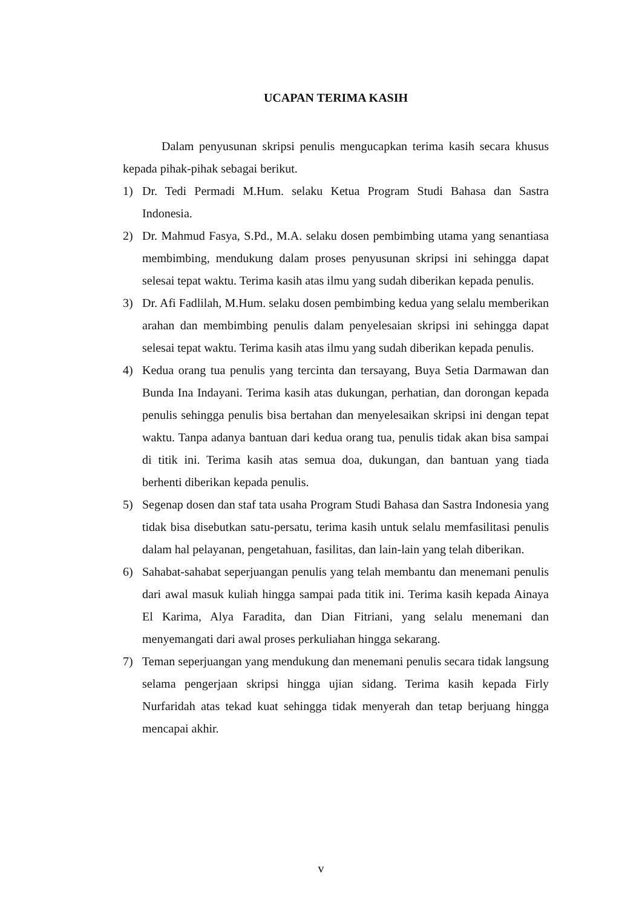UCAPAN TERIMA KASIH
Dalam penyusunan skripsi penulis mengucapkan terima kasih secara khusus kepada pihak-pihak sebagai berikut.
1) Dr. Tedi Permadi M.Hum. selaku Ketua Program Studi Bahasa dan Sastra Indonesia.
2) Dr. Mahmud Fasya, S.Pd., M.A. selaku dosen pembimbing utama yang senantiasa membimbing, mendukung dalam proses penyusunan skripsi ini sehingga dapat selesai tepat waktu. Terima kasih atas ilmu yang sudah diberikan kepada penulis.
3) Dr. Afi Fadlilah, M.Hum. selaku dosen pembimbing kedua yang selalu memberikan arahan dan membimbing penulis dalam penyelesaian skripsi ini sehingga dapat selesai tepat waktu. Terima kasih atas ilmu yang sudah diberikan kepada penulis.
4) Kedua orang tua penulis yang tercinta dan tersayang, Buya Setia Darmawan dan Bunda Ina Indayani. Terima kasih atas dukungan, perhatian, dan dorongan kepada penulis sehingga penulis bisa bertahan dan menyelesaikan skripsi ini dengan tepat waktu. Tanpa adanya bantuan dari kedua orang tua, penulis tidak akan bisa sampai di titik ini. Terima kasih atas semua doa, dukungan, dan bantuan yang tiada berhenti diberikan kepada penulis.
5) Segenap dosen dan staf tata usaha Program Studi Bahasa dan Sastra Indonesia yang tidak bisa disebutkan satu-persatu, terima kasih untuk selalu memfasilitasi penulis dalam hal pelayanan, pengetahuan, fasilitas, dan lain-lain yang telah diberikan.
6) Sahabat-sahabat seperjuangan penulis yang telah membantu dan menemani penulis dari awal masuk kuliah hingga sampai pada titik ini. Terima kasih kepada Ainaya El Karima, Alya Faradita, dan Dian Fitriani, yang selalu menemani dan menyemangati dari awal proses perkuliahan hingga sekarang.
7) Teman seperjuangan yang mendukung dan menemani penulis secara tidak langsung selama pengerjaan skripsi hingga ujian sidang. Terima kasih kepada Firly Nurfaridah atas tekad kuat sehingga tidak menyerah dan tetap berjuang hingga mencapai akhir.
v